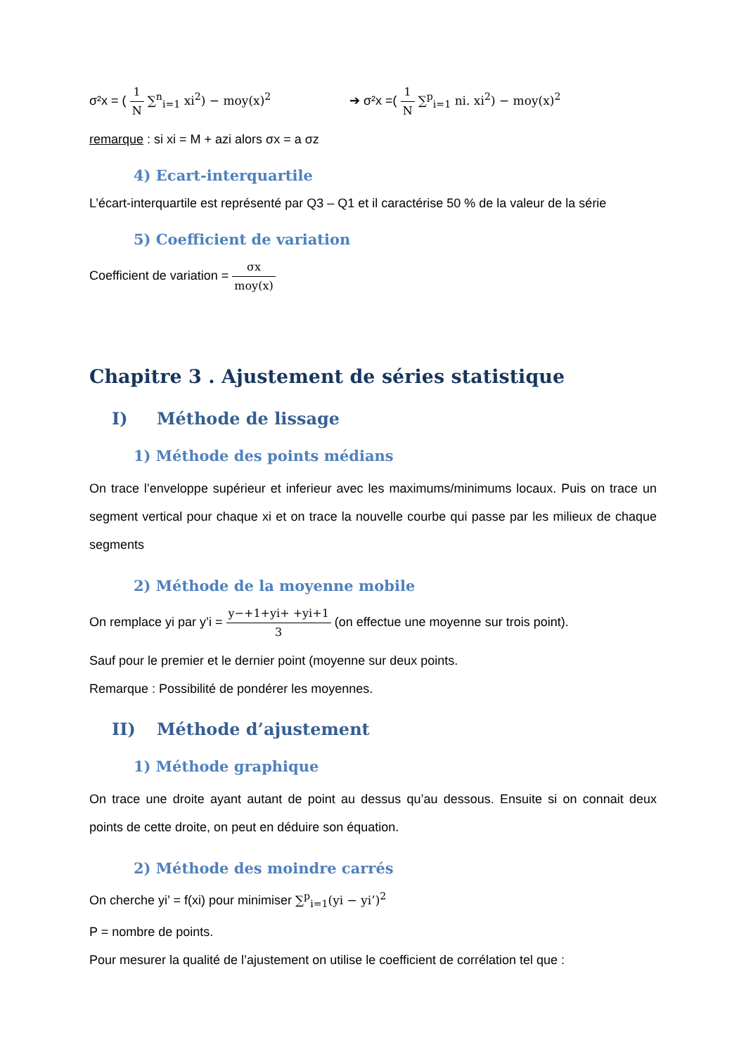σ²x = ( 1 N ∑<sup>n</sup><sub>i=1</sub> xi<sup>2</sup>) − moy(x)<sup>2</sup> ➔ σ²x =( 1 N ∑<sup>p</sup><sub>i=1</sub> ni. xi<sup>2</sup>) − moy(x)<sup>2</sup>
remarque : si xi = M + azi alors σx = a σz
4) Ecart-interquartile
L’écart-interquartile est représenté par Q3 – Q1 et il caractérise 50 % de la valeur de la série
5) Coefficient de variation
Coefficient de variation = σx moy(x)
Chapitre 3 . Ajustement de séries statistique
I) Méthode de lissage
1) Méthode des points médians
On trace l’enveloppe supérieur et inferieur avec les maximums/minimums locaux. Puis on trace un segment vertical pour chaque xi et on trace la nouvelle courbe qui passe par les milieux de chaque segments
2) Méthode de la moyenne mobile
On remplace yi par y’i = y−+1+yi+ +yi+1 3 (on effectue une moyenne sur trois point).
Sauf pour le premier et le dernier point (moyenne sur deux points.
Remarque : Possibilité de pondérer les moyennes.
II) Méthode d’ajustement
1) Méthode graphique
On trace une droite ayant autant de point au dessus qu’au dessous. Ensuite si on connait deux points de cette droite, on peut en déduire son équation.
2) Méthode des moindre carrés
On cherche yi’ = f(xi) pour minimiser ∑<sup>p</sup><sub>i=1</sub>(yi − yi’)<sup>2</sup>
P = nombre de points.
Pour mesurer la qualité de l’ajustement on utilise le coefficient de corrélation tel que :